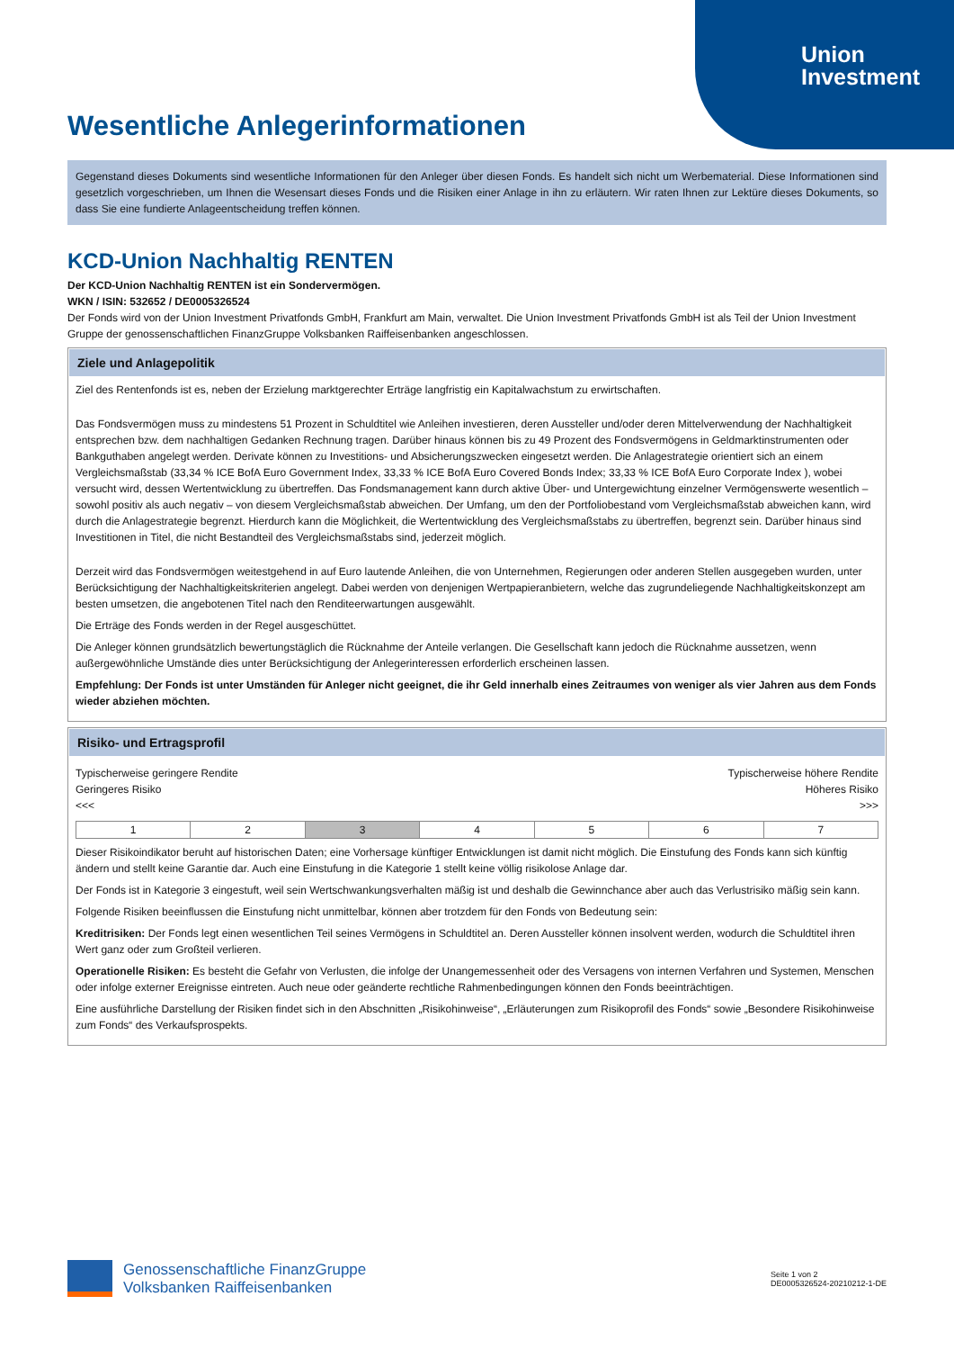Union
Investment
Wesentliche Anlegerinformationen
Gegenstand dieses Dokuments sind wesentliche Informationen für den Anleger über diesen Fonds. Es handelt sich nicht um Werbematerial. Diese Informationen sind gesetzlich vorgeschrieben, um Ihnen die Wesensart dieses Fonds und die Risiken einer Anlage in ihn zu erläutern. Wir raten Ihnen zur Lektüre dieses Dokuments, so dass Sie eine fundierte Anlageentscheidung treffen können.
KCD-Union Nachhaltig RENTEN
Der KCD-Union Nachhaltig RENTEN ist ein Sondervermögen.
WKN / ISIN: 532652 / DE0005326524
Der Fonds wird von der Union Investment Privatfonds GmbH, Frankfurt am Main, verwaltet. Die Union Investment Privatfonds GmbH ist als Teil der Union Investment Gruppe der genossenschaftlichen FinanzGruppe Volksbanken Raiffeisenbanken angeschlossen.
Ziele und Anlagepolitik
Ziel des Rentenfonds ist es, neben der Erzielung marktgerechter Erträge langfristig ein Kapitalwachstum zu erwirtschaften.
Das Fondsvermögen muss zu mindestens 51 Prozent in Schuldtitel wie Anleihen investieren, deren Aussteller und/oder deren Mittelverwendung der Nachhaltigkeit entsprechen bzw. dem nachhaltigen Gedanken Rechnung tragen. Darüber hinaus können bis zu 49 Prozent des Fondsvermögens in Geldmarktinstrumenten oder Bankguthaben angelegt werden. Derivate können zu Investitions- und Absicherungszwecken eingesetzt werden. Die Anlagestrategie orientiert sich an einem Vergleichsmaßstab (33,34 % ICE BofA Euro Government Index, 33,33 % ICE BofA Euro Covered Bonds Index; 33,33 % ICE BofA Euro Corporate Index ), wobei versucht wird, dessen Wertentwicklung zu übertreffen. Das Fondsmanagement kann durch aktive Über- und Untergewichtung einzelner Vermögenswerte wesentlich – sowohl positiv als auch negativ – von diesem Vergleichsmaßstab abweichen. Der Umfang, um den der Portfoliobestand vom Vergleichsmaßstab abweichen kann, wird durch die Anlagestrategie begrenzt. Hierdurch kann die Möglichkeit, die Wertentwicklung des Vergleichsmaßstabs zu übertreffen, begrenzt sein. Darüber hinaus sind Investitionen in Titel, die nicht Bestandteil des Vergleichsmaßstabs sind, jederzeit möglich.
Derzeit wird das Fondsvermögen weitestgehend in auf Euro lautende Anleihen, die von Unternehmen, Regierungen oder anderen Stellen ausgegeben wurden, unter Berücksichtigung der Nachhaltigkeitskriterien angelegt. Dabei werden von denjenigen Wertpapieranbietern, welche das zugrundeliegende Nachhaltigkeitskonzept am besten umsetzen, die angebotenen Titel nach den Renditeerwartungen ausgewählt.
Die Erträge des Fonds werden in der Regel ausgeschüttet.
Die Anleger können grundsätzlich bewertungstäglich die Rücknahme der Anteile verlangen. Die Gesellschaft kann jedoch die Rücknahme aussetzen, wenn außergewöhnliche Umstände dies unter Berücksichtigung der Anlegerinteressen erforderlich erscheinen lassen.
Empfehlung: Der Fonds ist unter Umständen für Anleger nicht geeignet, die ihr Geld innerhalb eines Zeitraumes von weniger als vier Jahren aus dem Fonds wieder abziehen möchten.
Risiko- und Ertragsprofil
Typischerweise geringere Rendite
Geringeres Risiko
<<<
Typischerweise höhere Rendite
Höheres Risiko
>>>
| 1 | 2 | 3 | 4 | 5 | 6 | 7 |
Dieser Risikoindikator beruht auf historischen Daten; eine Vorhersage künftiger Entwicklungen ist damit nicht möglich. Die Einstufung des Fonds kann sich künftig ändern und stellt keine Garantie dar. Auch eine Einstufung in die Kategorie 1 stellt keine völlig risikolose Anlage dar.
Der Fonds ist in Kategorie 3 eingestuft, weil sein Wertschwankungsverhalten mäßig ist und deshalb die Gewinnchance aber auch das Verlustrisiko mäßig sein kann.
Folgende Risiken beeinflussen die Einstufung nicht unmittelbar, können aber trotzdem für den Fonds von Bedeutung sein:
Kreditrisiken: Der Fonds legt einen wesentlichen Teil seines Vermögens in Schuldtitel an. Deren Aussteller können insolvent werden, wodurch die Schuldtitel ihren Wert ganz oder zum Großteil verlieren.
Operationelle Risiken: Es besteht die Gefahr von Verlusten, die infolge der Unangemessenheit oder des Versagens von internen Verfahren und Systemen, Menschen oder infolge externer Ereignisse eintreten. Auch neue oder geänderte rechtliche Rahmenbedingungen können den Fonds beeinträchtigen.
Eine ausführliche Darstellung der Risiken findet sich in den Abschnitten „Risikohinweise“, „Erläuterungen zum Risikoprofil des Fonds“ sowie „Besondere Risikohinweise zum Fonds“ des Verkaufsprospekts.
Genossenschaftliche FinanzGruppe
Volksbanken Raiffeisenbanken
Seite 1 von 2
DE0005326524-20210212-1-DE